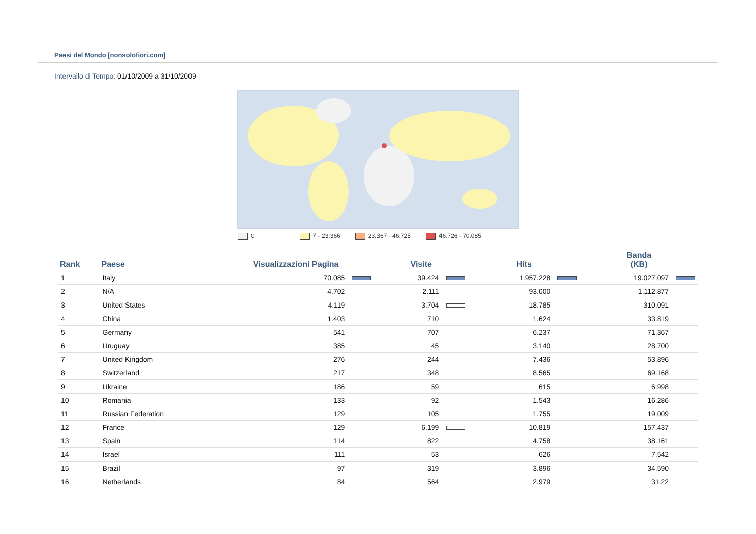Paesi del Mondo [nonsolofiori.com]
Intervallo di Tempo: 01/10/2009 a 31/10/2009
0 7 - 23.366 23.367 - 46.725 46.726 - 70.085
| Rank | Paese | Visualizzazioni Pagina | Visite | Hits | Banda (KB) |
| --- | --- | --- | --- | --- | --- |
| 1 | Italy | 70.085 | 39.424 | 1.957.228 | 19.027.097 |
| 2 | N/A | 4.702 | 2.111 | 93.000 | 1.112.877 |
| 3 | United States | 4.119 | 3.704 | 18.785 | 310.091 |
| 4 | China | 1.403 | 710 | 1.624 | 33.819 |
| 5 | Germany | 541 | 707 | 6.237 | 71.367 |
| 6 | Uruguay | 385 | 45 | 3.140 | 28.700 |
| 7 | United Kingdom | 276 | 244 | 7.436 | 53.896 |
| 8 | Switzerland | 217 | 348 | 8.565 | 69.168 |
| 9 | Ukraine | 186 | 59 | 615 | 6.998 |
| 10 | Romania | 133 | 92 | 1.543 | 16.286 |
| 11 | Russian Federation | 129 | 105 | 1.755 | 19.009 |
| 12 | France | 129 | 6.199 | 10.819 | 157.437 |
| 13 | Spain | 114 | 822 | 4.758 | 38.161 |
| 14 | Israel | 111 | 53 | 626 | 7.542 |
| 15 | Brazil | 97 | 319 | 3.896 | 34.590 |
| 16 | Netherlands | 84 | 564 | 2.979 | 31.22 |